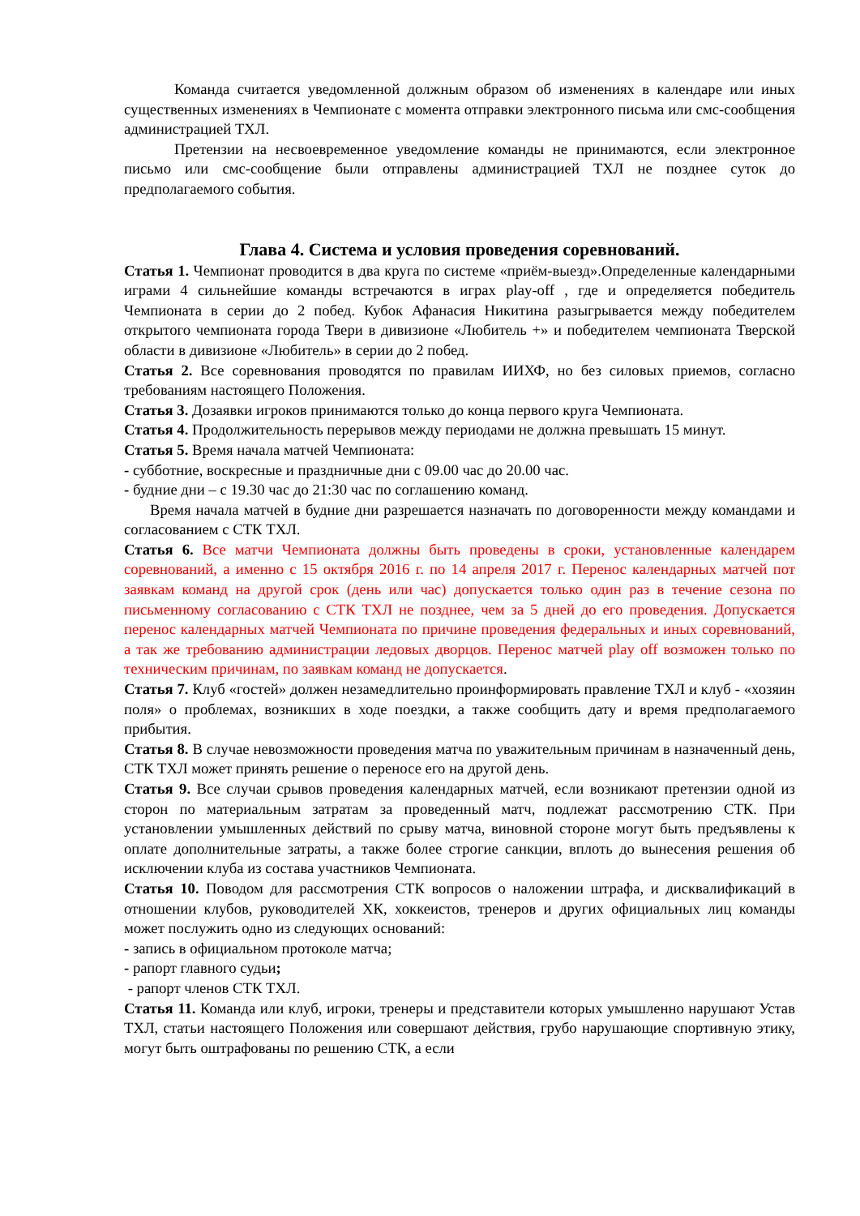Команда считается уведомленной должным образом об изменениях в календаре или иных существенных изменениях в Чемпионате с момента отправки электронного письма или смс-сообщения администрацией ТХЛ.
Претензии на несвоевременное уведомление команды не принимаются, если электронное письмо или смс-сообщение были отправлены администрацией ТХЛ не позднее суток до предполагаемого события.
Глава 4. Система и условия проведения соревнований.
Статья 1. Чемпионат проводится в два круга по системе «приём-выезд».Определенные календарными играми 4 сильнейшие команды встречаются в играх play-off , где и определяется победитель Чемпионата в серии до 2 побед. Кубок Афанасия Никитина разыгрывается между победителем открытого чемпионата города Твери в дивизионе «Любитель +» и победителем чемпионата Тверской области в дивизионе «Любитель» в серии до 2 побед.
Статья 2. Все соревнования проводятся по правилам ИИХФ, но без силовых приемов, согласно требованиям настоящего Положения.
Статья 3. Дозаявки игроков принимаются только до конца первого круга Чемпионата.
Статья 4. Продолжительность перерывов между периодами не должна превышать 15 минут.
Статья 5. Время начала матчей Чемпионата:
- субботние, воскресные и праздничные дни с 09.00 час до 20.00 час.
- будние дни – с 19.30 час до 21:30 час по соглашению команд.
Время начала матчей в будние дни разрешается назначать по договоренности между командами и согласованием с СТК ТХЛ.
Статья 6. Все матчи Чемпионата должны быть проведены в сроки, установленные календарем соревнований, а именно с 15 октября 2016 г. по 14 апреля 2017 г. Перенос календарных матчей пот заявкам команд на другой срок (день или час) допускается только один раз в течение сезона по письменному согласованию с СТК ТХЛ не позднее, чем за 5 дней до его проведения. Допускается перенос календарных матчей Чемпионата по причине проведения федеральных и иных соревнований, а так же требованию администрации ледовых дворцов. Перенос матчей play off возможен только по техническим причинам, по заявкам команд не допускается.
Статья 7. Клуб «гостей» должен незамедлительно проинформировать правление ТХЛ и клуб - «хозяин поля» о проблемах, возникших в ходе поездки, а также сообщить дату и время предполагаемого прибытия.
Статья 8. В случае невозможности проведения матча по уважительным причинам в назначенный день, СТК ТХЛ может принять решение о переносе его на другой день.
Статья 9. Все случаи срывов проведения календарных матчей, если возникают претензии одной из сторон по материальным затратам за проведенный матч, подлежат рассмотрению СТК. При установлении умышленных действий по срыву матча, виновной стороне могут быть предъявлены к оплате дополнительные затраты, а также более строгие санкции, вплоть до вынесения решения об исключении клуба из состава участников Чемпионата.
Статья 10. Поводом для рассмотрения СТК вопросов о наложении штрафа, и дисквалификаций в отношении клубов, руководителей ХК, хоккеистов, тренеров и других официальных лиц команды может послужить одно из следующих оснований:
- запись в официальном протоколе матча;
- рапорт главного судьи;
- рапорт членов СТК ТХЛ.
Статья 11. Команда или клуб, игроки, тренеры и представители которых умышленно нарушают Устав ТХЛ, статьи настоящего Положения или совершают действия, грубо нарушающие спортивную этику, могут быть оштрафованы по решению СТК, а если